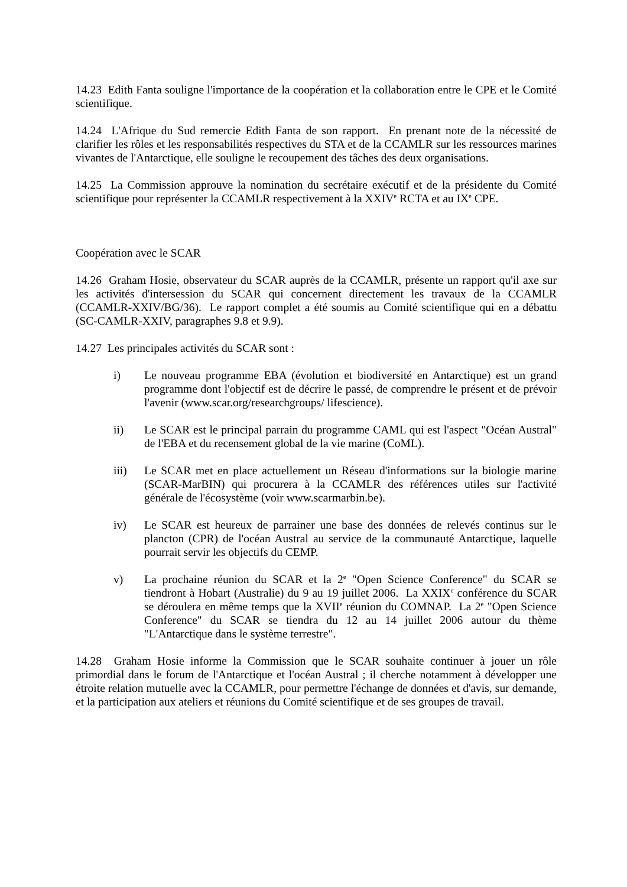14.23 Edith Fanta souligne l'importance de la coopération et la collaboration entre le CPE et le Comité scientifique.
14.24 L'Afrique du Sud remercie Edith Fanta de son rapport. En prenant note de la nécessité de clarifier les rôles et les responsabilités respectives du STA et de la CCAMLR sur les ressources marines vivantes de l'Antarctique, elle souligne le recoupement des tâches des deux organisations.
14.25 La Commission approuve la nomination du secrétaire exécutif et de la présidente du Comité scientifique pour représenter la CCAMLR respectivement à la XXIV<sup>e</sup> RCTA et au IX<sup>e</sup> CPE.
Coopération avec le SCAR
14.26 Graham Hosie, observateur du SCAR auprès de la CCAMLR, présente un rapport qu'il axe sur les activités d'intersession du SCAR qui concernent directement les travaux de la CCAMLR (CCAMLR-XXIV/BG/36). Le rapport complet a été soumis au Comité scientifique qui en a débattu (SC-CAMLR-XXIV, paragraphes 9.8 et 9.9).
14.27 Les principales activités du SCAR sont :
i) Le nouveau programme EBA (évolution et biodiversité en Antarctique) est un grand programme dont l'objectif est de décrire le passé, de comprendre le présent et de prévoir l'avenir (www.scar.org/researchgroups/ lifescience).
ii) Le SCAR est le principal parrain du programme CAML qui est l'aspect "Océan Austral" de l'EBA et du recensement global de la vie marine (CoML).
iii) Le SCAR met en place actuellement un Réseau d'informations sur la biologie marine (SCAR-MarBIN) qui procurera à la CCAMLR des références utiles sur l'activité générale de l'écosystème (voir www.scarmarbin.be).
iv) Le SCAR est heureux de parrainer une base des données de relevés continus sur le plancton (CPR) de l'océan Austral au service de la communauté Antarctique, laquelle pourrait servir les objectifs du CEMP.
v) La prochaine réunion du SCAR et la 2<sup>e</sup> "Open Science Conference" du SCAR se tiendront à Hobart (Australie) du 9 au 19 juillet 2006. La XXIX<sup>e</sup> conférence du SCAR se déroulera en même temps que la XVII<sup>e</sup> réunion du COMNAP. La 2<sup>e</sup> "Open Science Conference" du SCAR se tiendra du 12 au 14 juillet 2006 autour du thème "L'Antarctique dans le système terrestre".
14.28 Graham Hosie informe la Commission que le SCAR souhaite continuer à jouer un rôle primordial dans le forum de l'Antarctique et l'océan Austral ; il cherche notamment à développer une étroite relation mutuelle avec la CCAMLR, pour permettre l'échange de données et d'avis, sur demande, et la participation aux ateliers et réunions du Comité scientifique et de ses groupes de travail.